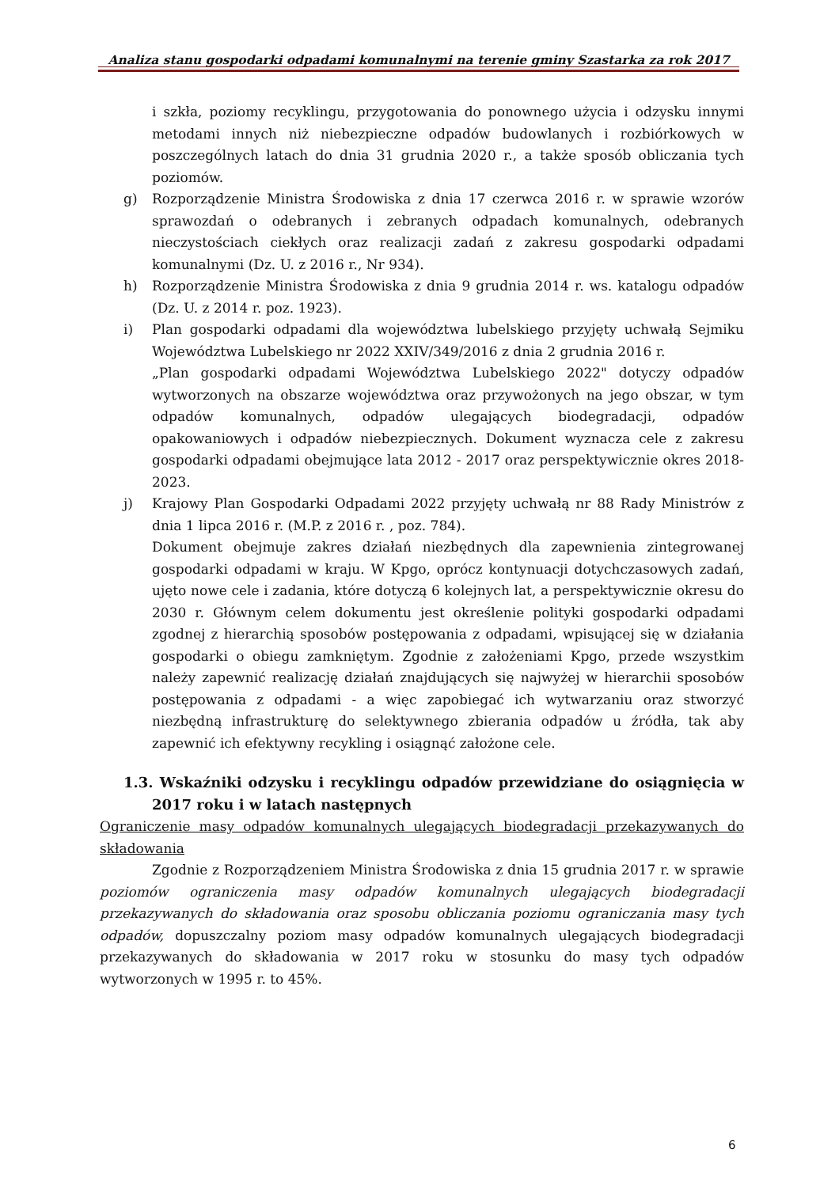Analiza stanu gospodarki odpadami komunalnymi na terenie gminy Szastarka za rok 2017
i szkła, poziomy recyklingu, przygotowania do ponownego użycia i odzysku innymi metodami innych niż niebezpieczne odpadów budowlanych i rozbiórkowych w poszczególnych latach do dnia 31 grudnia 2020 r., a także sposób obliczania tych poziomów.
g) Rozporządzenie Ministra Środowiska z dnia 17 czerwca 2016 r. w sprawie wzorów sprawozdań o odebranych i zebranych odpadach komunalnych, odebranych nieczystościach ciekłych oraz realizacji zadań z zakresu gospodarki odpadami komunalnymi (Dz. U. z 2016 r., Nr 934).
h) Rozporządzenie Ministra Środowiska z dnia 9 grudnia 2014 r. ws. katalogu odpadów (Dz. U. z 2014 r. poz. 1923).
i) Plan gospodarki odpadami dla województwa lubelskiego przyjęty uchwałą Sejmiku Województwa Lubelskiego nr 2022 XXIV/349/2016 z dnia 2 grudnia 2016 r.
„Plan gospodarki odpadami Województwa Lubelskiego 2022" dotyczy odpadów wytworzonych na obszarze województwa oraz przywożonych na jego obszar, w tym odpadów komunalnych, odpadów ulegających biodegradacji, odpadów opakowaniowych i odpadów niebezpiecznych. Dokument wyznacza cele z zakresu gospodarki odpadami obejmujące lata 2012 - 2017 oraz perspektywicznie okres 2018-2023.
j) Krajowy Plan Gospodarki Odpadami 2022 przyjęty uchwałą nr 88 Rady Ministrów z dnia 1 lipca 2016 r. (M.P. z 2016 r. , poz. 784).
Dokument obejmuje zakres działań niezbędnych dla zapewnienia zintegrowanej gospodarki odpadami w kraju. W Kpgo, oprócz kontynuacji dotychczasowych zadań, ujęto nowe cele i zadania, które dotyczą 6 kolejnych lat, a perspektywicznie okresu do 2030 r. Głównym celem dokumentu jest określenie polityki gospodarki odpadami zgodnej z hierarchią sposobów postępowania z odpadami, wpisującej się w działania gospodarki o obiegu zamkniętym. Zgodnie z założeniami Kpgo, przede wszystkim należy zapewnić realizację działań znajdujących się najwyżej w hierarchii sposobów postępowania z odpadami - a więc zapobiegać ich wytwarzaniu oraz stworzyć niezbędną infrastrukturę do selektywnego zbierania odpadów u źródła, tak aby zapewnić ich efektywny recykling i osiągnąć założone cele.
1.3. Wskaźniki odzysku i recyklingu odpadów przewidziane do osiągnięcia w 2017 roku i w latach następnych
Ograniczenie masy odpadów komunalnych ulegających biodegradacji przekazywanych do składowania
Zgodnie z Rozporządzeniem Ministra Środowiska z dnia 15 grudnia 2017 r. w sprawie poziomów ograniczenia masy odpadów komunalnych ulegających biodegradacji przekazywanych do składowania oraz sposobu obliczania poziomu ograniczania masy tych odpadów, dopuszczalny poziom masy odpadów komunalnych ulegających biodegradacji przekazywanych do składowania w 2017 roku w stosunku do masy tych odpadów wytworzonych w 1995 r. to 45%.
6